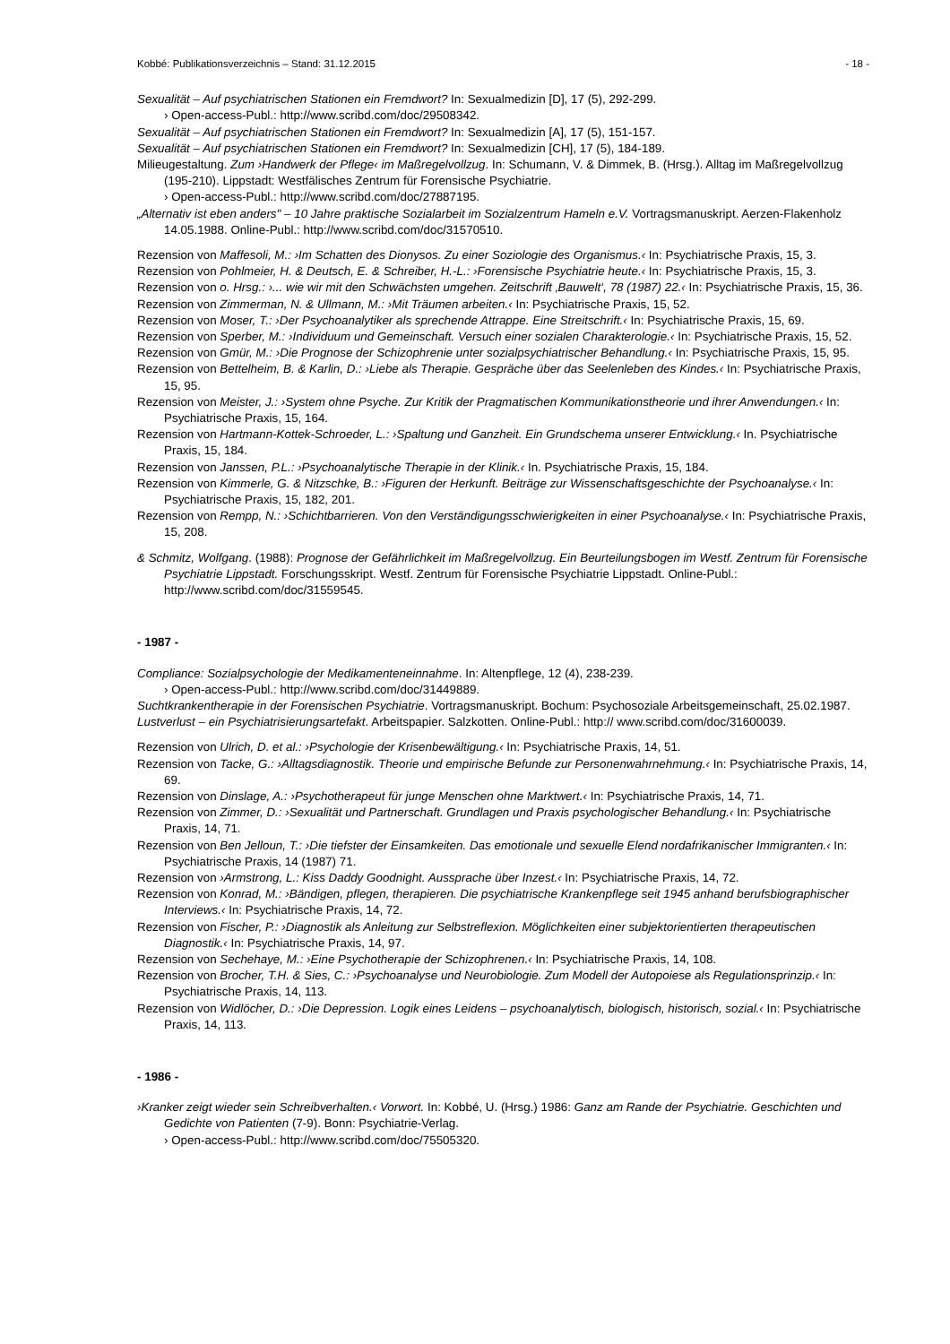Kobbé: Publikationsverzeichnis – Stand: 31.12.2015 - 18 -
Sexualität – Auf psychiatrischen Stationen ein Fremdwort? In: Sexualmedizin [D], 17 (5), 292-299.
› Open-access-Publ.: http://www.scribd.com/doc/29508342.
Sexualität – Auf psychiatrischen Stationen ein Fremdwort? In: Sexualmedizin [A], 17 (5), 151-157.
Sexualität – Auf psychiatrischen Stationen ein Fremdwort? In: Sexualmedizin [CH], 17 (5), 184-189.
Milieugestaltung. Zum ›Handwerk der Pflege‹ im Maßregelvollzug. In: Schumann, V. & Dimmek, B. (Hrsg.). Alltag im Maßregelvollzug (195-210). Lippstadt: Westfälisches Zentrum für Forensische Psychiatrie.
› Open-access-Publ.: http://www.scribd.com/doc/27887195.
„Alternativ ist eben anders" – 10 Jahre praktische Sozialarbeit im Sozialzentrum Hameln e.V. Vortragsmanuskript. Aerzen-Flakenholz 14.05.1988. Online-Publ.: http://www.scribd.com/doc/31570510.
Rezension von Maffesoli, M.: ›Im Schatten des Dionysos. Zu einer Soziologie des Organismus.‹ In: Psychiatrische Praxis, 15, 3.
Rezension von Pohlmeier, H. & Deutsch, E. & Schreiber, H.-L.: ›Forensische Psychiatrie heute.‹ In: Psychiatrische Praxis, 15, 3.
Rezension von o. Hrsg.: ›... wie wir mit den Schwächsten umgehen. Zeitschrift ‚Bauwelt‘, 78 (1987) 22.‹ In: Psychiatrische Praxis, 15, 36.
Rezension von Zimmerman, N. & Ullmann, M.: ›Mit Träumen arbeiten.‹ In: Psychiatrische Praxis, 15, 52.
Rezension von Moser, T.: ›Der Psychoanalytiker als sprechende Attrappe. Eine Streitschrift.‹ In: Psychiatrische Praxis, 15, 69.
Rezension von Sperber, M.: ›Individuum und Gemeinschaft. Versuch einer sozialen Charakterologie.‹ In: Psychiatrische Praxis, 15, 52.
Rezension von Gmür, M.: ›Die Prognose der Schizophrenie unter sozialpsychiatrischer Behandlung.‹ In: Psychiatrische Praxis, 15, 95.
Rezension von Bettelheim, B. & Karlin, D.: ›Liebe als Therapie. Gespräche über das Seelenleben des Kindes.‹ In: Psychiatrische Praxis, 15, 95.
Rezension von Meister, J.: ›System ohne Psyche. Zur Kritik der Pragmatischen Kommunikationstheorie und ihrer Anwendungen.‹ In: Psychiatrische Praxis, 15, 164.
Rezension von Hartmann-Kottek-Schroeder, L.: ›Spaltung und Ganzheit. Ein Grundschema unserer Entwicklung.‹ In. Psychiatrische Praxis, 15, 184.
Rezension von Janssen, P.L.: ›Psychoanalytische Therapie in der Klinik.‹ In. Psychiatrische Praxis, 15, 184.
Rezension von Kimmerle, G. & Nitzschke, B.: ›Figuren der Herkunft. Beiträge zur Wissenschaftsgeschichte der Psychoanalyse.‹ In: Psychiatrische Praxis, 15, 182, 201.
Rezension von Rempp, N.: ›Schichtbarrieren. Von den Verständigungsschwierigkeiten in einer Psychoanalyse.‹ In: Psychiatrische Praxis, 15, 208.
& Schmitz, Wolfgang. (1988): Prognose der Gefährlichkeit im Maßregelvollzug. Ein Beurteilungsbogen im Westf. Zentrum für Forensische Psychiatrie Lippstadt. Forschungsskript. Westf. Zentrum für Forensische Psychiatrie Lippstadt. Online-Publ.: http://www.scribd.com/doc/31559545.
- 1987 -
Compliance: Sozialpsychologie der Medikamenteneinnahme. In: Altenpflege, 12 (4), 238-239.
› Open-access-Publ.: http://www.scribd.com/doc/31449889.
Suchtkrankentherapie in der Forensischen Psychiatrie. Vortragsmanuskript. Bochum: Psychosoziale Arbeitsgemeinschaft, 25.02.1987.
Lustverlust – ein Psychiatrisierungsartefakt. Arbeitspapier. Salzkotten. Online-Publ.: http:// www.scribd.com/doc/31600039.
Rezension von Ulrich, D. et al.: ›Psychologie der Krisenbewältigung.‹ In: Psychiatrische Praxis, 14, 51.
Rezension von Tacke, G.: ›Alltagsdiagnostik. Theorie und empirische Befunde zur Personenwahrnehmung.‹ In: Psychiatrische Praxis, 14, 69.
Rezension von Dinslage, A.: ›Psychotherapeut für junge Menschen ohne Marktwert.‹ In: Psychiatrische Praxis, 14, 71.
Rezension von Zimmer, D.: ›Sexualität und Partnerschaft. Grundlagen und Praxis psychologischer Behandlung.‹ In: Psychiatrische Praxis, 14, 71.
Rezension von Ben Jelloun, T.: ›Die tiefster der Einsamkeiten. Das emotionale und sexuelle Elend nordafrikanischer Immigranten.‹ In: Psychiatrische Praxis, 14 (1987) 71.
Rezension von ›Armstrong, L.: Kiss Daddy Goodnight. Aussprache über Inzest.‹ In: Psychiatrische Praxis, 14, 72.
Rezension von Konrad, M.: ›Bändigen, pflegen, therapieren. Die psychiatrische Krankenpflege seit 1945 anhand berufsbiographischer Interviews.‹ In: Psychiatrische Praxis, 14, 72.
Rezension von Fischer, P.: ›Diagnostik als Anleitung zur Selbstreflexion. Möglichkeiten einer subjektorientierten therapeutischen Diagnostik.‹ In: Psychiatrische Praxis, 14, 97.
Rezension von Sechehaye, M.: ›Eine Psychotherapie der Schizophrenen.‹ In: Psychiatrische Praxis, 14, 108.
Rezension von Brocher, T.H. & Sies, C.: ›Psychoanalyse und Neurobiologie. Zum Modell der Autopoiese als Regulationsprinzip.‹ In: Psychiatrische Praxis, 14, 113.
Rezension von Widlöcher, D.: ›Die Depression. Logik eines Leidens – psychoanalytisch, biologisch, historisch, sozial.‹ In: Psychiatrische Praxis, 14, 113.
- 1986 -
›Kranker zeigt wieder sein Schreibverhalten.‹ Vorwort. In: Kobbé, U. (Hrsg.) 1986: Ganz am Rande der Psychiatrie. Geschichten und Gedichte von Patienten (7-9). Bonn: Psychiatrie-Verlag.
› Open-access-Publ.: http://www.scribd.com/doc/75505320.